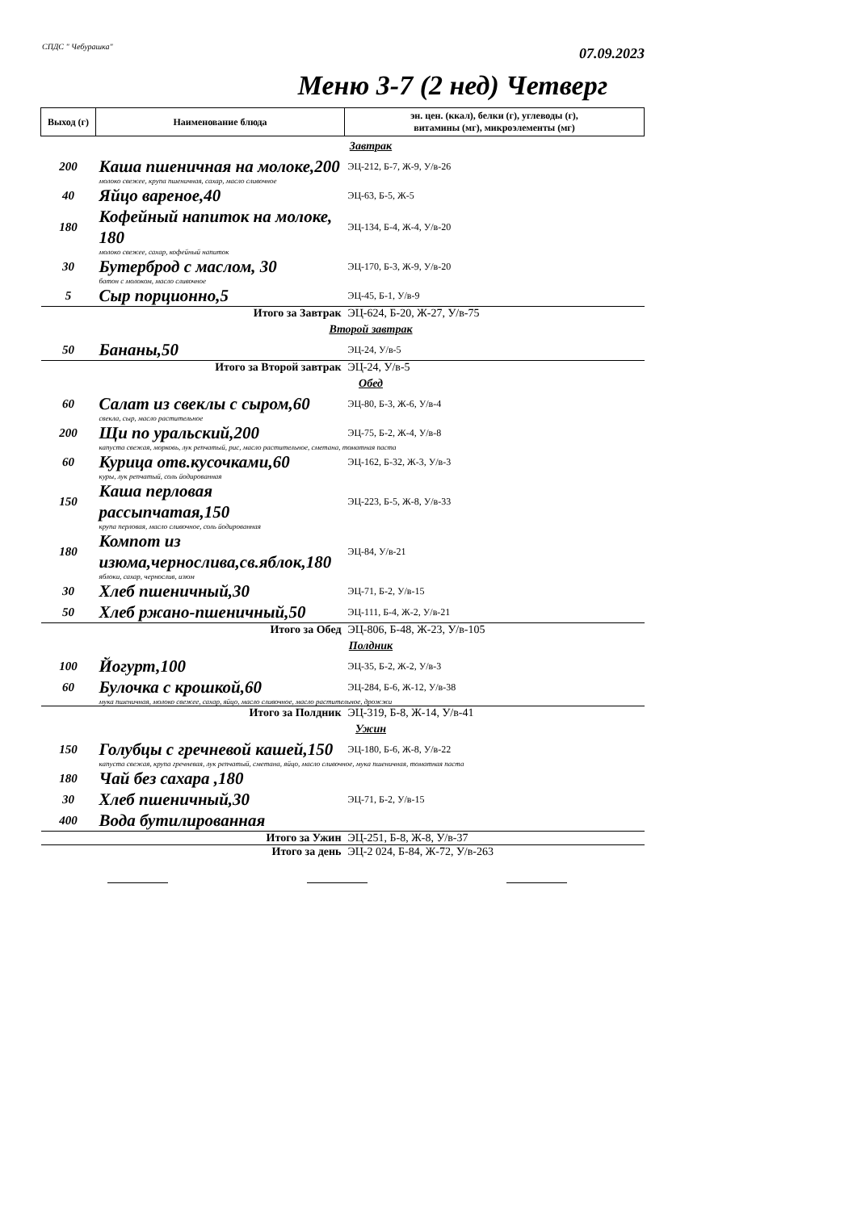СПДС " Чебурашка" 07.09.2023
Меню 3-7 (2 нед) Четверг
| Выход (г) | Наименование блюда | эн. цен. (ккал), белки (г), углеводы (г), витамины (мг), микроэлементы (мг) |
| --- | --- | --- |
| Завтрак | | |
| 200 | Каша пшеничная на молоке,200 | ЭЦ-212, Б-7, Ж-9, У/в-26 |
| | молоко свежее, крупа пшеничная, сахар, масло сливочное | |
| 40 | Яйцо вареное,40 | ЭЦ-63, Б-5, Ж-5 |
| 180 | Кофейный напиток на молоке, 180 | ЭЦ-134, Б-4, Ж-4, У/в-20 |
| | молоко свежее, сахар, кофейный напиток | |
| 30 | Бутерброд с маслом, 30 | ЭЦ-170, Б-3, Ж-9, У/в-20 |
| | батон с молоком, масло сливочное | |
| 5 | Сыр порционно,5 | ЭЦ-45, Б-1, У/в-9 |
| Итого за Завтрак | | ЭЦ-624, Б-20, Ж-27, У/в-75 |
| Второй завтрак | | |
| 50 | Бананы,50 | ЭЦ-24, У/в-5 |
| Итого за Второй завтрак | | ЭЦ-24, У/в-5 |
| Обед | | |
| 60 | Салат из свеклы с сыром,60 | ЭЦ-80, Б-3, Ж-6, У/в-4 |
| | свекла, сыр, масло растительное | |
| 200 | Щи по уральский,200 | ЭЦ-75, Б-2, Ж-4, У/в-8 |
| | капуста свежая, морковь, лук репчатый, рис, масло растительное, сметана, томатная паста | |
| 60 | Курица отв.кусочками,60 | ЭЦ-162, Б-32, Ж-3, У/в-3 |
| | куры, лук репчатый, соль йодированная | |
| 150 | Каша перловая рассыпчатая,150 | ЭЦ-223, Б-5, Ж-8, У/в-33 |
| | крупа перловая, масло сливочное, соль йодированная | |
| 180 | Компот из изюма,чернослива,св.яблок,180 | ЭЦ-84, У/в-21 |
| | яблоки, сахар, чернослив, изюм | |
| 30 | Хлеб пшеничный,30 | ЭЦ-71, Б-2, У/в-15 |
| 50 | Хлеб ржано-пшеничный,50 | ЭЦ-111, Б-4, Ж-2, У/в-21 |
| Итого за Обед | | ЭЦ-806, Б-48, Ж-23, У/в-105 |
| Полдник | | |
| 100 | Йогурт,100 | ЭЦ-35, Б-2, Ж-2, У/в-3 |
| 60 | Булочка с крошкой,60 | ЭЦ-284, Б-6, Ж-12, У/в-38 |
| | мука пшеничная, молоко свежее, сахар, яйцо, масло сливочное, масло растительное, дрожжи | |
| Итого за Полдник | | ЭЦ-319, Б-8, Ж-14, У/в-41 |
| Ужин | | |
| 150 | Голубцы с гречневой кашей,150 | ЭЦ-180, Б-6, Ж-8, У/в-22 |
| | капуста свежая, крупа гречневая, лук репчатый, сметана, яйцо, масло сливочное, мука пшеничная, томатная паста | |
| 180 | Чай без сахара ,180 | |
| 30 | Хлеб пшеничный,30 | ЭЦ-71, Б-2, У/в-15 |
| 400 | Вода бутилированная | |
| Итого за Ужин | | ЭЦ-251, Б-8, Ж-8, У/в-37 |
| Итого за день | | ЭЦ-2 024, Б-84, Ж-72, У/в-263 |